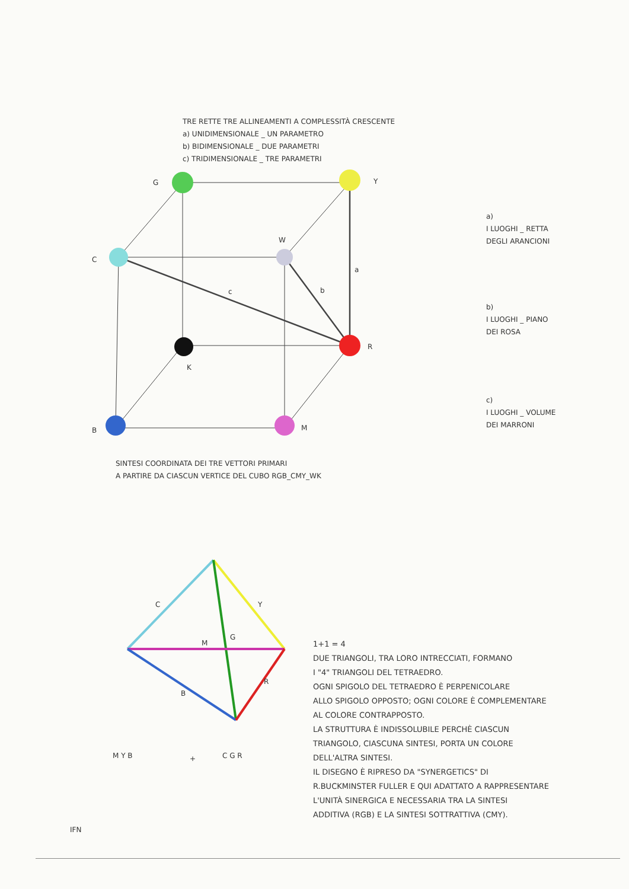TRE RETTE TRE ALLINEAMENTI A COMPLESSITÀ CRESCENTE
a) UNIDIMENSIONALE _ UN PARAMETRO
b) BIDIMENSIONALE _ DUE PARAMETRI
c) TRIDIMENSIONALE _ TRE PARAMETRI
G Y
C
W
a
b
c
R
K
B M
a)
I LUOGHI _ RETTA
DEGLI ARANCIONI
b)
I LUOGHI _ PIANO
DEI ROSA
c)
I LUOGHI _ VOLUME
DEI MARRONI
SINTESI COORDINATA DEI TRE VETTORI PRIMARI
A PARTIRE DA CIASCUN VERTICE DEL CUBO RGB_CMY_WK
C Y
G
M
B
R
M Y B + C G R
1+1 = 4
DUE TRIANGOLI, TRA LORO INTRECCIATI, FORMANO
I "4" TRIANGOLI DEL TETRAEDRO.
OGNI SPIGOLO DEL TETRAEDRO È PERPENICOLARE
ALLO SPIGOLO OPPOSTO; OGNI COLORE È COMPLEMENTARE
AL COLORE CONTRAPPOSTO.
LA STRUTTURA È INDISSOLUBILE PERCHÈ CIASCUN
TRIANGOLO, CIASCUNA SINTESI, PORTA UN COLORE
DELL'ALTRA SINTESI.
IL DISEGNO È RIPRESO DA "SYNERGETICS" DI
R.BUCKMINSTER FULLER E QUI ADATTATO A RAPPRESENTARE
L'UNITÀ SINERGICA E NECESSARIA TRA LA SINTESI
ADDITIVA (RGB) E LA SINTESI SOTTRATTIVA (CMY).
IFN